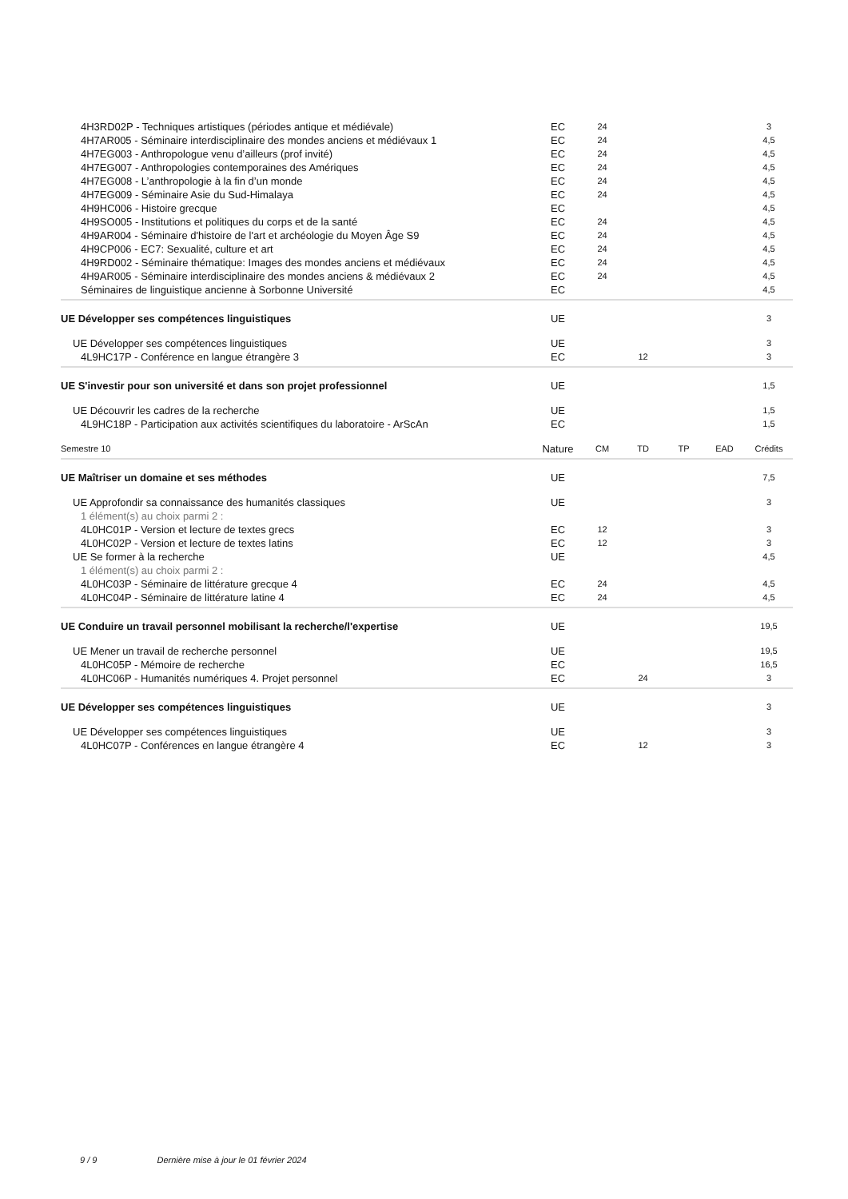| 4H3RD02P - Techniques artistiques (périodes antique et médiévale) | EC | 24 | | | | 3 |
| 4H7AR005 - Séminaire interdisciplinaire des mondes anciens et médiévaux 1 | EC | 24 | | | | 4,5 |
| 4H7EG003 - Anthropologue venu d’ailleurs (prof invité) | EC | 24 | | | | 4,5 |
| 4H7EG007 - Anthropologies contemporaines des Amériques | EC | 24 | | | | 4,5 |
| 4H7EG008 - L’anthropologie à la fin d’un monde | EC | 24 | | | | 4,5 |
| 4H7EG009 - Séminaire Asie du Sud-Himalaya | EC | 24 | | | | 4,5 |
| 4H9HC006 - Histoire grecque | EC | | | | | 4,5 |
| 4H9SO005 - Institutions et politiques du corps et de la santé | EC | 24 | | | | 4,5 |
| 4H9AR004 - Séminaire d'histoire de l'art et archéologie du Moyen Âge S9 | EC | 24 | | | | 4,5 |
| 4H9CP006 - EC7: Sexualité, culture et art | EC | 24 | | | | 4,5 |
| 4H9RD002 - Séminaire thématique: Images des mondes anciens et médiévaux | EC | 24 | | | | 4,5 |
| 4H9AR005 - Séminaire interdisciplinaire des mondes anciens & médiévaux 2 | EC | 24 | | | | 4,5 |
| Séminaires de linguistique ancienne à Sorbonne Université | EC | | | | | 4,5 |
| UE Développer ses compétences linguistiques | UE | | | | | 3 |
| UE Développer ses compétences linguistiques | UE | | | | | 3 |
| 4L9HC17P - Conférence en langue étrangère 3 | EC | | 12 | | | 3 |
| UE S'investir pour son université et dans son projet professionnel | UE | | | | | 1,5 |
| UE Découvrir les cadres de la recherche | UE | | | | | 1,5 |
| 4L9HC18P - Participation aux activités scientifiques du laboratoire - ArScAn | EC | | | | | 1,5 |
| Semestre 10 | Nature | CM | TD | TP | EAD | Crédits |
| UE Maîtriser un domaine et ses méthodes | UE | | | | | 7,5 |
| UE Approfondir sa connaissance des humanités classiques | UE | | | | | 3 |
| 1 élément(s) au choix parmi 2 : | | | | | | |
| 4L0HC01P - Version et lecture de textes grecs | EC | 12 | | | | 3 |
| 4L0HC02P - Version et lecture de textes latins | EC | 12 | | | | 3 |
| UE Se former à la recherche | UE | | | | | 4,5 |
| 1 élément(s) au choix parmi 2 : | | | | | | |
| 4L0HC03P - Séminaire de littérature grecque 4 | EC | 24 | | | | 4,5 |
| 4L0HC04P - Séminaire de littérature latine 4 | EC | 24 | | | | 4,5 |
| UE Conduire un travail personnel mobilisant la recherche/l'expertise | UE | | | | | 19,5 |
| UE Mener un travail de recherche personnel | UE | | | | | 19,5 |
| 4L0HC05P - Mémoire de recherche | EC | | | | | 16,5 |
| 4L0HC06P - Humanités numériques 4. Projet personnel | EC | | 24 | | | 3 |
| UE Développer ses compétences linguistiques | UE | | | | | 3 |
| UE Développer ses compétences linguistiques | UE | | | | | 3 |
| 4L0HC07P - Conférences en langue étrangère 4 | EC | | 12 | | | 3 |
9 / 9 Dernière mise à jour le 01 février 2024